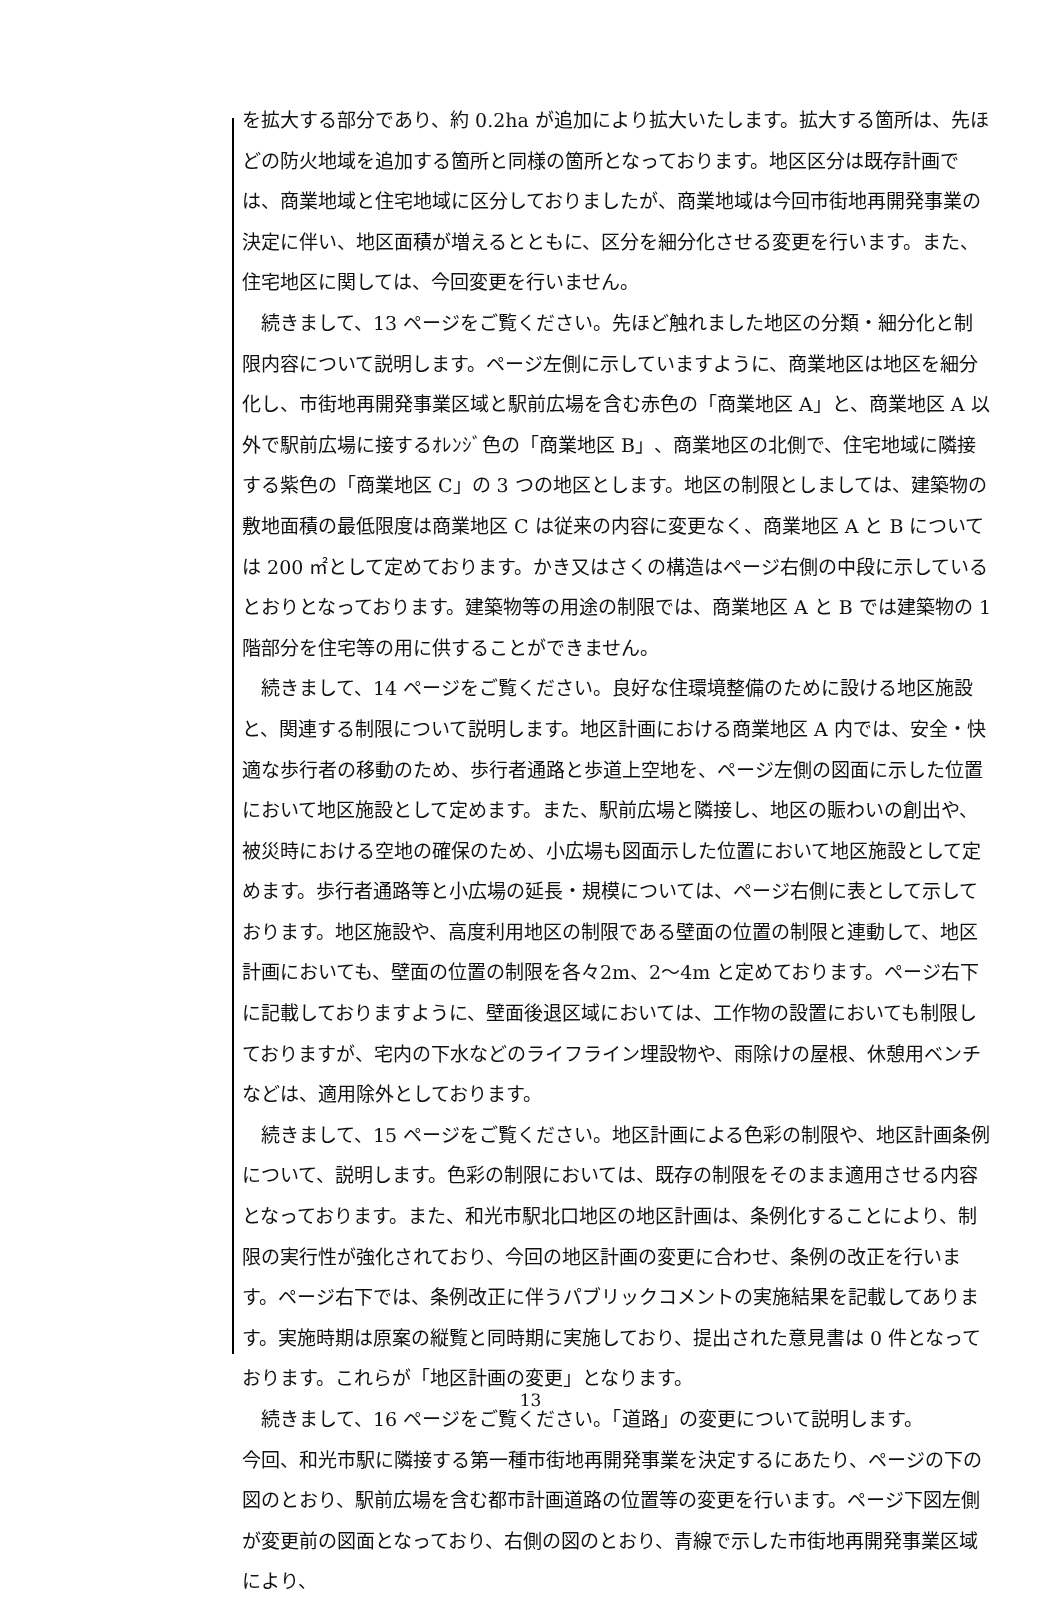を拡大する部分であり、約 0.2ha が追加により拡大いたします。拡大する箇所は、先ほどの防火地域を追加する箇所と同様の箇所となっております。地区区分は既存計画では、商業地域と住宅地域に区分しておりましたが、商業地域は今回市街地再開発事業の決定に伴い、地区面積が増えるとともに、区分を細分化させる変更を行います。また、住宅地区に関しては、今回変更を行いません。
　続きまして、13 ページをご覧ください。先ほど触れました地区の分類・細分化と制限内容について説明します。ページ左側に示していますように、商業地区は地区を細分化し、市街地再開発事業区域と駅前広場を含む赤色の「商業地区 A」と、商業地区 A 以外で駅前広場に接するｵﾚﾝｼﾞ色の「商業地区 B」、商業地区の北側で、住宅地域に隣接する紫色の「商業地区 C」の 3 つの地区とします。地区の制限としましては、建築物の敷地面積の最低限度は商業地区 C は従来の内容に変更なく、商業地区 A と B については 200 ㎡として定めております。かき又はさくの構造はページ右側の中段に示しているとおりとなっております。建築物等の用途の制限では、商業地区 A と B では建築物の 1 階部分を住宅等の用に供することができません。
　続きまして、14 ページをご覧ください。良好な住環境整備のために設ける地区施設と、関連する制限について説明します。地区計画における商業地区 A 内では、安全・快適な歩行者の移動のため、歩行者通路と歩道上空地を、ページ左側の図面に示した位置において地区施設として定めます。また、駅前広場と隣接し、地区の賑わいの創出や、被災時における空地の確保のため、小広場も図面示した位置において地区施設として定めます。歩行者通路等と小広場の延長・規模については、ページ右側に表として示しております。地区施設や、高度利用地区の制限である壁面の位置の制限と連動して、地区計画においても、壁面の位置の制限を各々2m、2～4m と定めております。ページ右下に記載しておりますように、壁面後退区域においては、工作物の設置においても制限しておりますが、宅内の下水などのライフライン埋設物や、雨除けの屋根、休憩用ベンチなどは、適用除外としております。
　続きまして、15 ページをご覧ください。地区計画による色彩の制限や、地区計画条例について、説明します。色彩の制限においては、既存の制限をそのまま適用させる内容となっております。また、和光市駅北口地区の地区計画は、条例化することにより、制限の実行性が強化されており、今回の地区計画の変更に合わせ、条例の改正を行います。ページ右下では、条例改正に伴うパブリックコメントの実施結果を記載してあります。実施時期は原案の縦覧と同時期に実施しており、提出された意見書は 0 件となっております。これらが「地区計画の変更」となります。
　続きまして、16 ページをご覧ください。「道路」の変更について説明します。
今回、和光市駅に隣接する第一種市街地再開発事業を決定するにあたり、ページの下の図のとおり、駅前広場を含む都市計画道路の位置等の変更を行います。ページ下図左側が変更前の図面となっており、右側の図のとおり、青線で示した市街地再開発事業区域により、
13